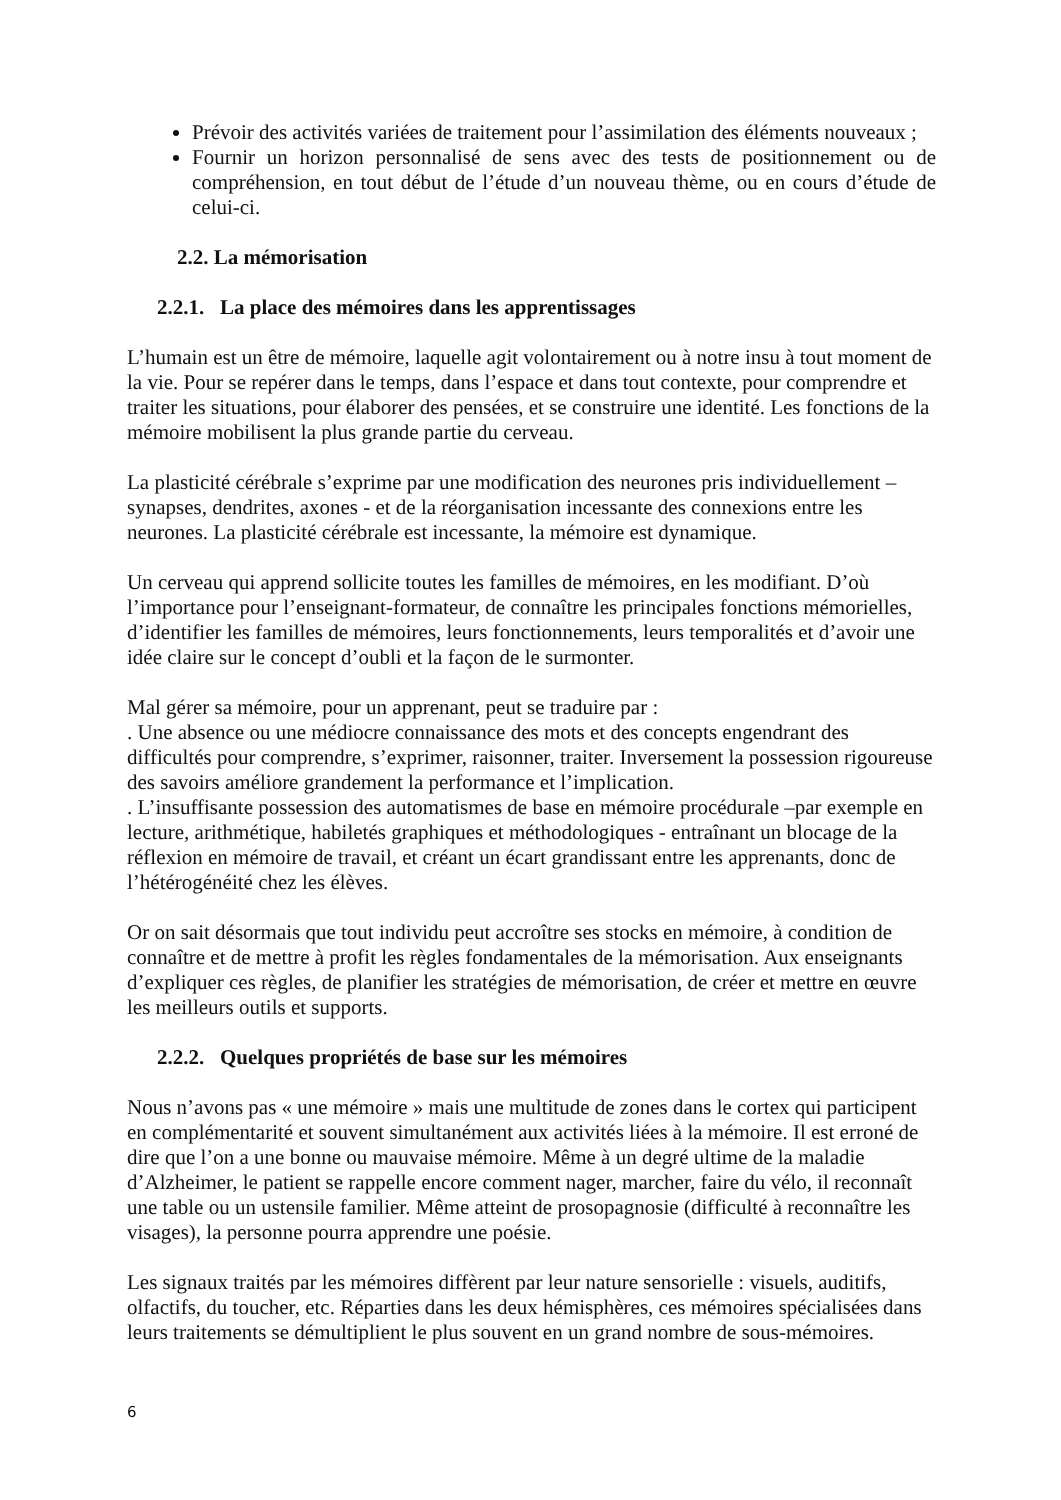Prévoir des activités variées de traitement pour l’assimilation des éléments nouveaux ;
Fournir un horizon personnalisé de sens avec des tests de positionnement ou de compréhension, en tout début de l’étude d’un nouveau thème, ou en cours d’étude de celui-ci.
2.2. La mémorisation
2.2.1. La place des mémoires dans les apprentissages
L’humain est un être de mémoire, laquelle agit volontairement ou à notre insu à tout moment de la vie. Pour se repérer dans le temps, dans l’espace et dans tout contexte, pour comprendre et traiter les situations, pour élaborer des pensées, et se construire une identité. Les fonctions de la mémoire mobilisent la plus grande partie du cerveau.
La plasticité cérébrale s’exprime par une modification des neurones pris individuellement – synapses, dendrites, axones - et de la réorganisation incessante des connexions entre les neurones. La plasticité cérébrale est incessante, la mémoire est dynamique.
Un cerveau qui apprend sollicite toutes les familles de mémoires, en les modifiant. D’où l’importance pour l’enseignant-formateur, de connaître les principales fonctions mémorielles, d’identifier les familles de mémoires, leurs fonctionnements, leurs temporalités et d’avoir une idée claire sur le concept d’oubli et la façon de le surmonter.
Mal gérer sa mémoire, pour un apprenant, peut se traduire par :
. Une absence ou une médiocre connaissance des mots et des concepts engendrant des difficultés pour comprendre, s’exprimer, raisonner, traiter. Inversement la possession rigoureuse des savoirs améliore grandement la performance et l’implication.
. L’insuffisante possession des automatismes de base en mémoire procédurale –par exemple en lecture, arithmétique, habiletés graphiques et méthodologiques - entraînant un blocage de la réflexion en mémoire de travail, et créant un écart grandissant entre les apprenants, donc de l’hétérogénéité chez les élèves.
Or on sait désormais que tout individu peut accroître ses stocks en mémoire, à condition de connaître et de mettre à profit les règles fondamentales de la mémorisation. Aux enseignants d’expliquer ces règles, de planifier les stratégies de mémorisation, de créer et mettre en œuvre les meilleurs outils et supports.
2.2.2. Quelques propriétés de base sur les mémoires
Nous n’avons pas « une mémoire » mais une multitude de zones dans le cortex qui participent en complémentarité et souvent simultanément aux activités liées à la mémoire. Il est erroné de dire que l’on a une bonne ou mauvaise mémoire. Même à un degré ultime de la maladie d’Alzheimer, le patient se rappelle encore comment nager, marcher, faire du vélo, il reconnaît une table ou un ustensile familier. Même atteint de prosopagnosie (difficulté à reconnaître les visages), la personne pourra apprendre une poésie.
Les signaux traités par les mémoires diffèrent par leur nature sensorielle : visuels, auditifs, olfactifs, du toucher, etc. Réparties dans les deux hémisphères, ces mémoires spécialisées dans leurs traitements se démultiplient le plus souvent en un grand nombre de sous-mémoires.
6